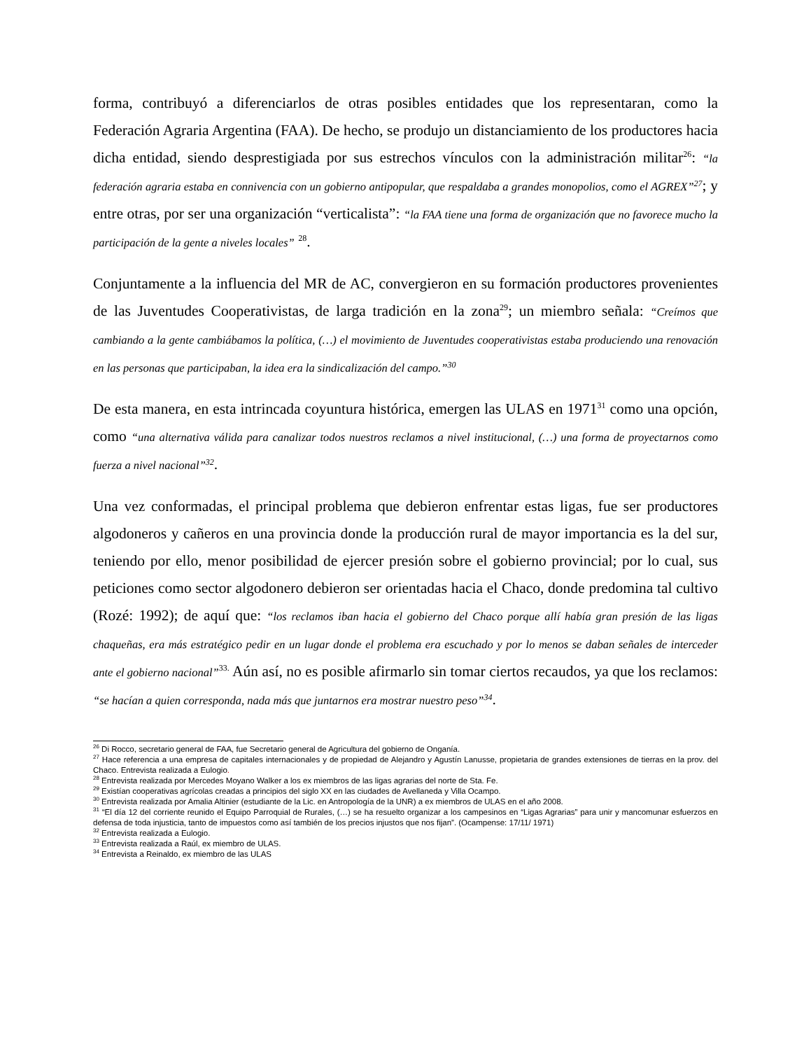forma, contribuyó a diferenciarlos de otras posibles entidades que los representaran, como la Federación Agraria Argentina (FAA). De hecho, se produjo un distanciamiento de los productores hacia dicha entidad, siendo desprestigiada por sus estrechos vínculos con la administración militar<sup>26</sup>: “la federación agraria estaba en connivencia con un gobierno antipopular, que respaldaba a grandes monopolios, como el AGREX”<sup>27</sup>; y entre otras, por ser una organización “verticalista”: “la FAA tiene una forma de organización que no favorece mucho la participación de la gente a niveles locales” <sup>28</sup>.
Conjuntamente a la influencia del MR de AC, convergieron en su formación productores provenientes de las Juventudes Cooperativistas, de larga tradición en la zona<sup>29</sup>; un miembro señala: “Creímos que cambiando a la gente cambiábamos la política, (…) el movimiento de Juventudes cooperativistas estaba produciendo una renovación en las personas que participaban, la idea era la sindicalización del campo.”<sup>30</sup>
De esta manera, en esta intrincada coyuntura histórica, emergen las ULAS en 1971<sup>31</sup> como una opción, como “una alternativa válida para canalizar todos nuestros reclamos a nivel institucional, (…) una forma de proyectarnos como fuerza a nivel nacional”<sup>32</sup>.
Una vez conformadas, el principal problema que debieron enfrentar estas ligas, fue ser productores algodoneros y cañeros en una provincia donde la producción rural de mayor importancia es la del sur, teniendo por ello, menor posibilidad de ejercer presión sobre el gobierno provincial; por lo cual, sus peticiones como sector algodonero debieron ser orientadas hacia el Chaco, donde predomina tal cultivo (Rozé: 1992); de aquí que: “los reclamos iban hacia el gobierno del Chaco porque allí había gran presión de las ligas chaqueñas, era más estratégico pedir en un lugar donde el problema era escuchado y por lo menos se daban señales de interceder ante el gobierno nacional”<sup>33.</sup> Aún así, no es posible afirmarlo sin tomar ciertos recaudos, ya que los reclamos: “se hacían a quien corresponda, nada más que juntarnos era mostrar nuestro peso”<sup>34</sup>.
<sup>26</sup> Di Rocco, secretario general de FAA, fue Secretario general de Agricultura del gobierno de Onganía.
<sup>27</sup> Hace referencia a una empresa de capitales internacionales y de propiedad de Alejandro y Agustín Lanusse, propietaria de grandes extensiones de tierras en la prov. del Chaco. Entrevista realizada a Eulogio.
<sup>28</sup> Entrevista realizada por Mercedes Moyano Walker a los ex miembros de las ligas agrarias del norte de Sta. Fe.
<sup>29</sup> Existían cooperativas agrícolas creadas a principios del siglo XX en las ciudades de Avellaneda y Villa Ocampo.
<sup>30</sup> Entrevista realizada por Amalia Altinier (estudiante de la Lic. en Antropología de la UNR) a ex miembros de ULAS en el año 2008.
<sup>31</sup> “El día 12 del corriente reunido el Equipo Parroquial de Rurales, (…) se ha resuelto organizar a los campesinos en “Ligas Agrarias” para unir y mancomunar esfuerzos en defensa de toda injusticia, tanto de impuestos como así también de los precios injustos que nos fijan”. (Ocampense: 17/11/ 1971)
<sup>32</sup> Entrevista realizada a Eulogio.
<sup>33</sup> Entrevista realizada a Raúl, ex miembro de ULAS.
<sup>34</sup> Entrevista a Reinaldo, ex miembro de las ULAS